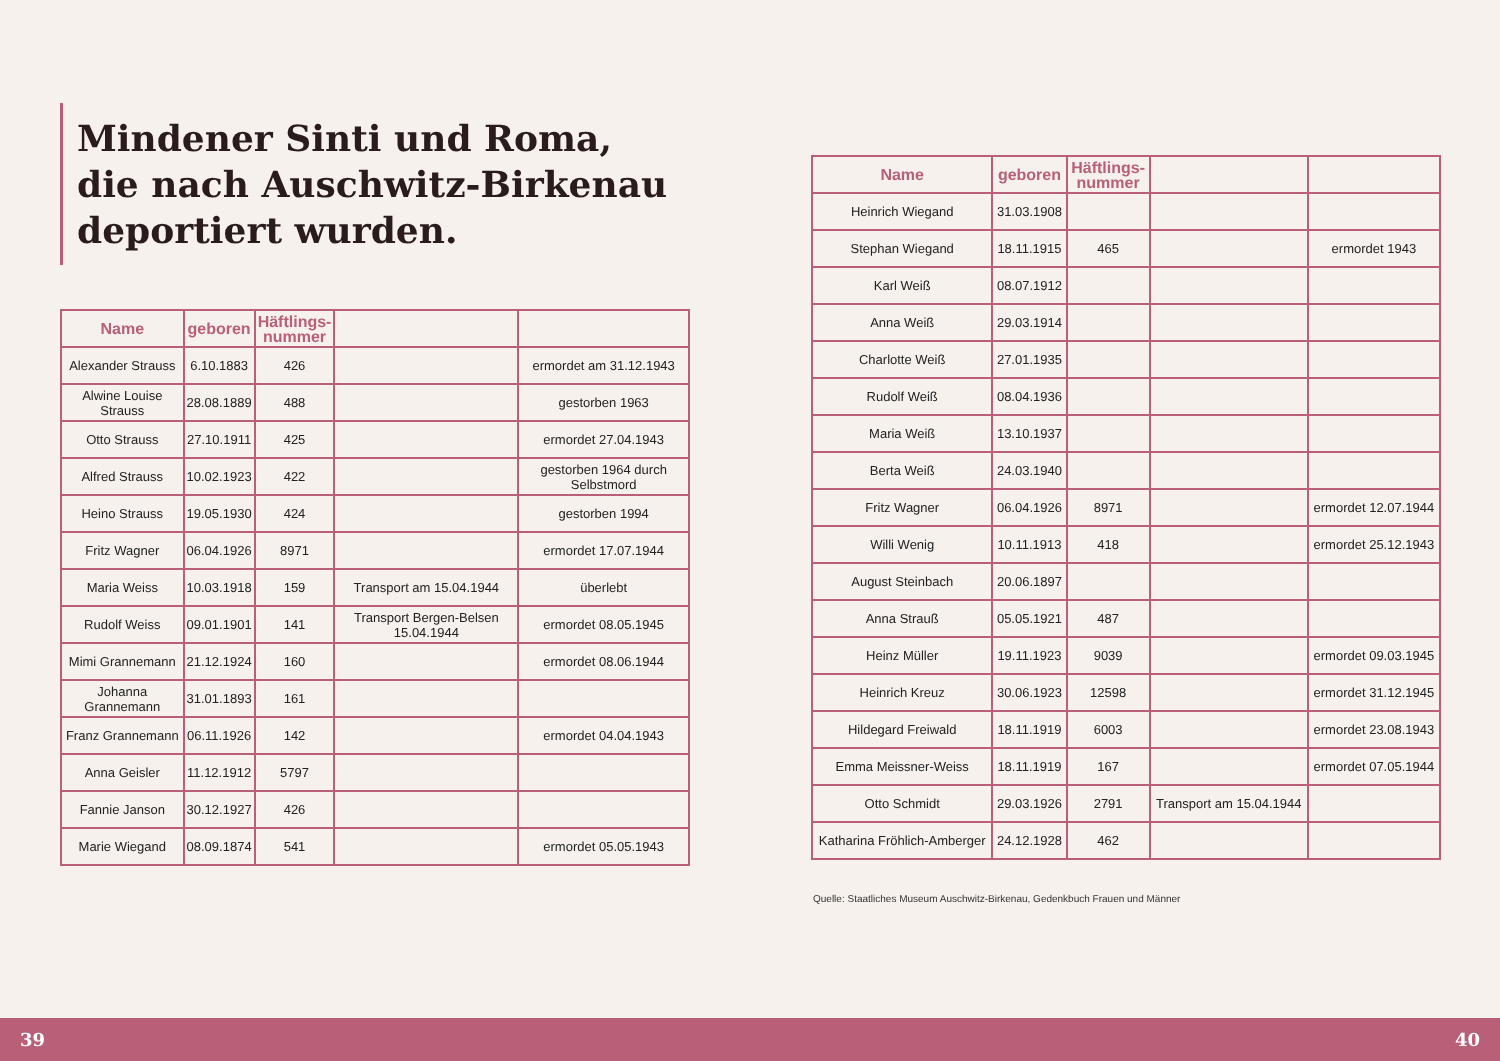Mindener Sinti und Roma, die nach Auschwitz-Birkenau deportiert wurden.
| Name | geboren | Häftlings- nummer | | |
| --- | --- | --- | --- | --- |
| Alexander Strauss | 6.10.1883 | 426 | | ermordet am 31.12.1943 |
| Alwine Louise Strauss | 28.08.1889 | 488 | | gestorben 1963 |
| Otto Strauss | 27.10.1911 | 425 | | ermordet 27.04.1943 |
| Alfred Strauss | 10.02.1923 | 422 | | gestorben 1964 durch Selbstmord |
| Heino Strauss | 19.05.1930 | 424 | | gestorben 1994 |
| Fritz Wagner | 06.04.1926 | 8971 | | ermordet 17.07.1944 |
| Maria Weiss | 10.03.1918 | 159 | Transport am 15.04.1944 | überlebt |
| Rudolf Weiss | 09.01.1901 | 141 | Transport Bergen-Belsen 15.04.1944 | ermordet 08.05.1945 |
| Mimi Grannemann | 21.12.1924 | 160 | | ermordet 08.06.1944 |
| Johanna Grannemann | 31.01.1893 | 161 | | |
| Franz Grannemann | 06.11.1926 | 142 | | ermordet 04.04.1943 |
| Anna Geisler | 11.12.1912 | 5797 | | |
| Fannie Janson | 30.12.1927 | 426 | | |
| Marie Wiegand | 08.09.1874 | 541 | | ermordet 05.05.1943 |
| Name | geboren | Häftlings- nummer | | |
| --- | --- | --- | --- | --- |
| Heinrich Wiegand | 31.03.1908 | | | |
| Stephan Wiegand | 18.11.1915 | 465 | | ermordet 1943 |
| Karl Weiß | 08.07.1912 | | | |
| Anna Weiß | 29.03.1914 | | | |
| Charlotte Weiß | 27.01.1935 | | | |
| Rudolf Weiß | 08.04.1936 | | | |
| Maria Weiß | 13.10.1937 | | | |
| Berta Weiß | 24.03.1940 | | | |
| Fritz Wagner | 06.04.1926 | 8971 | | ermordet 12.07.1944 |
| Willi Wenig | 10.11.1913 | 418 | | ermordet 25.12.1943 |
| August Steinbach | 20.06.1897 | | | |
| Anna Strauß | 05.05.1921 | 487 | | |
| Heinz Müller | 19.11.1923 | 9039 | | ermordet 09.03.1945 |
| Heinrich Kreuz | 30.06.1923 | 12598 | | ermordet 31.12.1945 |
| Hildegard Freiwald | 18.11.1919 | 6003 | | ermordet 23.08.1943 |
| Emma Meissner-Weiss | 18.11.1919 | 167 | | ermordet 07.05.1944 |
| Otto Schmidt | 29.03.1926 | 2791 | Transport am 15.04.1944 | |
| Katharina Fröhlich-Amberger | 24.12.1928 | 462 | | |
Quelle: Staatliches Museum Auschwitz-Birkenau, Gedenkbuch Frauen und Männer
39 40